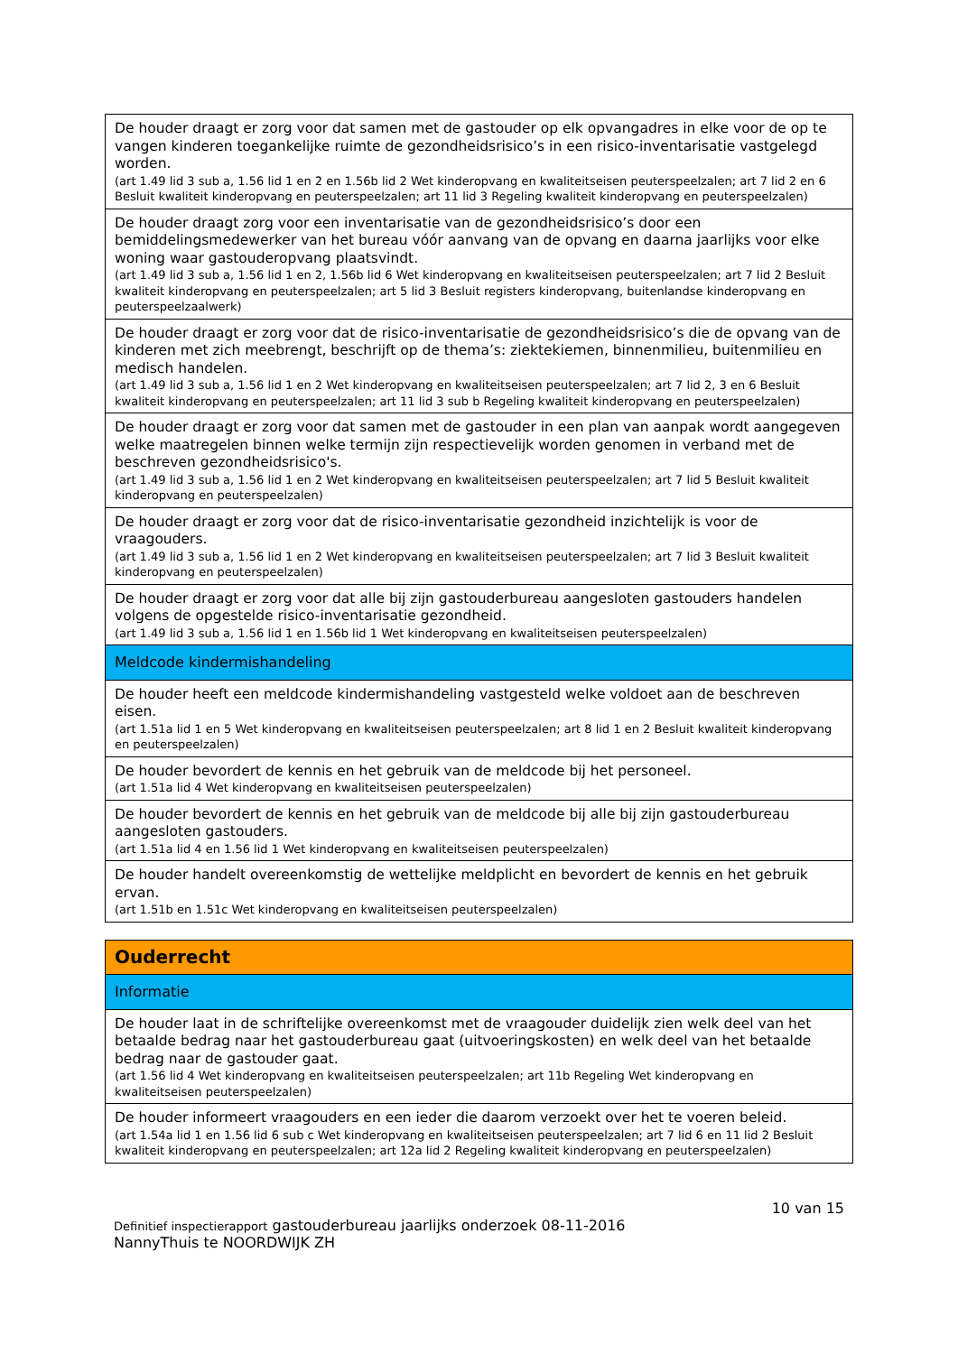| De houder draagt er zorg voor dat samen met de gastouder op elk opvangadres in elke voor de op te vangen kinderen toegankelijke ruimte de gezondheidsrisico’s in een risico-inventarisatie vastgelegd worden. (art 1.49 lid 3 sub a, 1.56 lid 1 en 2 en 1.56b lid 2 Wet kinderopvang en kwaliteitseisen peuterspeelzalen; art 7 lid 2 en 6 Besluit kwaliteit kinderopvang en peuterspeelzalen; art 11 lid 3 Regeling kwaliteit kinderopvang en peuterspeelzalen) |
| De houder draagt zorg voor een inventarisatie van de gezondheidsrisico’s door een bemiddelingsmedewerker van het bureau vóór aanvang van de opvang en daarna jaarlijks voor elke woning waar gastouderopvang plaatsvindt. (art 1.49 lid 3 sub a, 1.56 lid 1 en 2, 1.56b lid 6 Wet kinderopvang en kwaliteitseisen peuterspeelzalen; art 7 lid 2 Besluit kwaliteit kinderopvang en peuterspeelzalen; art 5 lid 3 Besluit registers kinderopvang, buitenlandse kinderopvang en peuterspeelzaalwerk) |
| De houder draagt er zorg voor dat de risico-inventarisatie de gezondheidsrisico’s die de opvang van de kinderen met zich meebrengt, beschrijft op de thema’s: ziektekiemen, binnenmilieu, buitenmilieu en medisch handelen. (art 1.49 lid 3 sub a, 1.56 lid 1 en 2 Wet kinderopvang en kwaliteitseisen peuterspeelzalen; art 7 lid 2, 3 en 6 Besluit kwaliteit kinderopvang en peuterspeelzalen; art 11 lid 3 sub b Regeling kwaliteit kinderopvang en peuterspeelzalen) |
| De houder draagt er zorg voor dat samen met de gastouder in een plan van aanpak wordt aangegeven welke maatregelen binnen welke termijn zijn respectievelijk worden genomen in verband met de beschreven gezondheidsrisico's. (art 1.49 lid 3 sub a, 1.56 lid 1 en 2 Wet kinderopvang en kwaliteitseisen peuterspeelzalen; art 7 lid 5 Besluit kwaliteit kinderopvang en peuterspeelzalen) |
| De houder draagt er zorg voor dat de risico-inventarisatie gezondheid inzichtelijk is voor de vraagouders. (art 1.49 lid 3 sub a, 1.56 lid 1 en 2 Wet kinderopvang en kwaliteitseisen peuterspeelzalen; art 7 lid 3 Besluit kwaliteit kinderopvang en peuterspeelzalen) |
| De houder draagt er zorg voor dat alle bij zijn gastouderbureau aangesloten gastouders handelen volgens de opgestelde risico-inventarisatie gezondheid. (art 1.49 lid 3 sub a, 1.56 lid 1 en 1.56b lid 1 Wet kinderopvang en kwaliteitseisen peuterspeelzalen) |
| Meldcode kindermishandeling |
| De houder heeft een meldcode kindermishandeling vastgesteld welke voldoet aan de beschreven eisen. (art 1.51a lid 1 en 5 Wet kinderopvang en kwaliteitseisen peuterspeelzalen; art 8 lid 1 en 2 Besluit kwaliteit kinderopvang en peuterspeelzalen) |
| De houder bevordert de kennis en het gebruik van de meldcode bij het personeel. (art 1.51a lid 4 Wet kinderopvang en kwaliteitseisen peuterspeelzalen) |
| De houder bevordert de kennis en het gebruik van de meldcode bij alle bij zijn gastouderbureau aangesloten gastouders. (art 1.51a lid 4 en 1.56 lid 1 Wet kinderopvang en kwaliteitseisen peuterspeelzalen) |
| De houder handelt overeenkomstig de wettelijke meldplicht en bevordert de kennis en het gebruik ervan. (art 1.51b en 1.51c Wet kinderopvang en kwaliteitseisen peuterspeelzalen) |
| Ouderrecht |
| Informatie |
| De houder laat in de schriftelijke overeenkomst met de vraagouder duidelijk zien welk deel van het betaalde bedrag naar het gastouderbureau gaat (uitvoeringskosten) en welk deel van het betaalde bedrag naar de gastouder gaat. (art 1.56 lid 4 Wet kinderopvang en kwaliteitseisen peuterspeelzalen; art 11b Regeling Wet kinderopvang en kwaliteitseisen peuterspeelzalen) |
| De houder informeert vraagouders en een ieder die daarom verzoekt over het te voeren beleid. (art 1.54a lid 1 en 1.56 lid 6 sub c Wet kinderopvang en kwaliteitseisen peuterspeelzalen; art 7 lid 6 en 11 lid 2 Besluit kwaliteit kinderopvang en peuterspeelzalen; art 12a lid 2 Regeling kwaliteit kinderopvang en peuterspeelzalen) |
10 van 15
Definitief inspectierapport gastouderbureau jaarlijks onderzoek 08-11-2016
NannyThuis te NOORDWIJK ZH